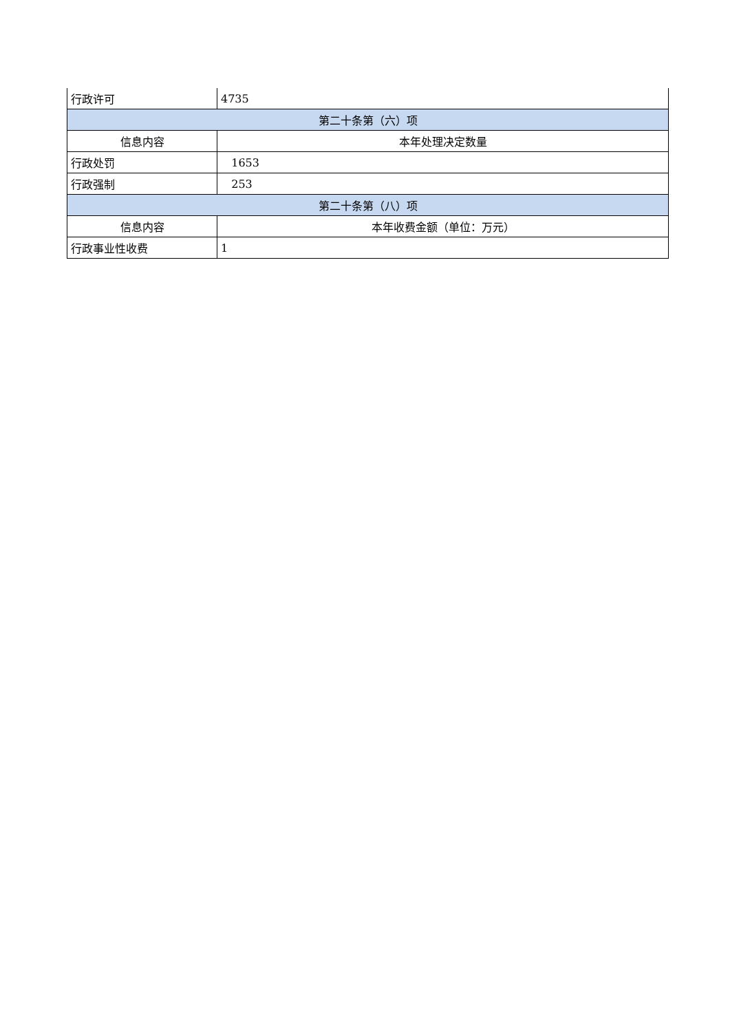| 行政许可 | 4735 |
| 第二十条第（六）项 | |
| 信息内容 | 本年处理决定数量 |
| 行政处罚 | 1653 |
| 行政强制 | 253 |
| 第二十条第（八）项 | |
| 信息内容 | 本年收费金额（单位：万元） |
| 行政事业性收费 | 1 |